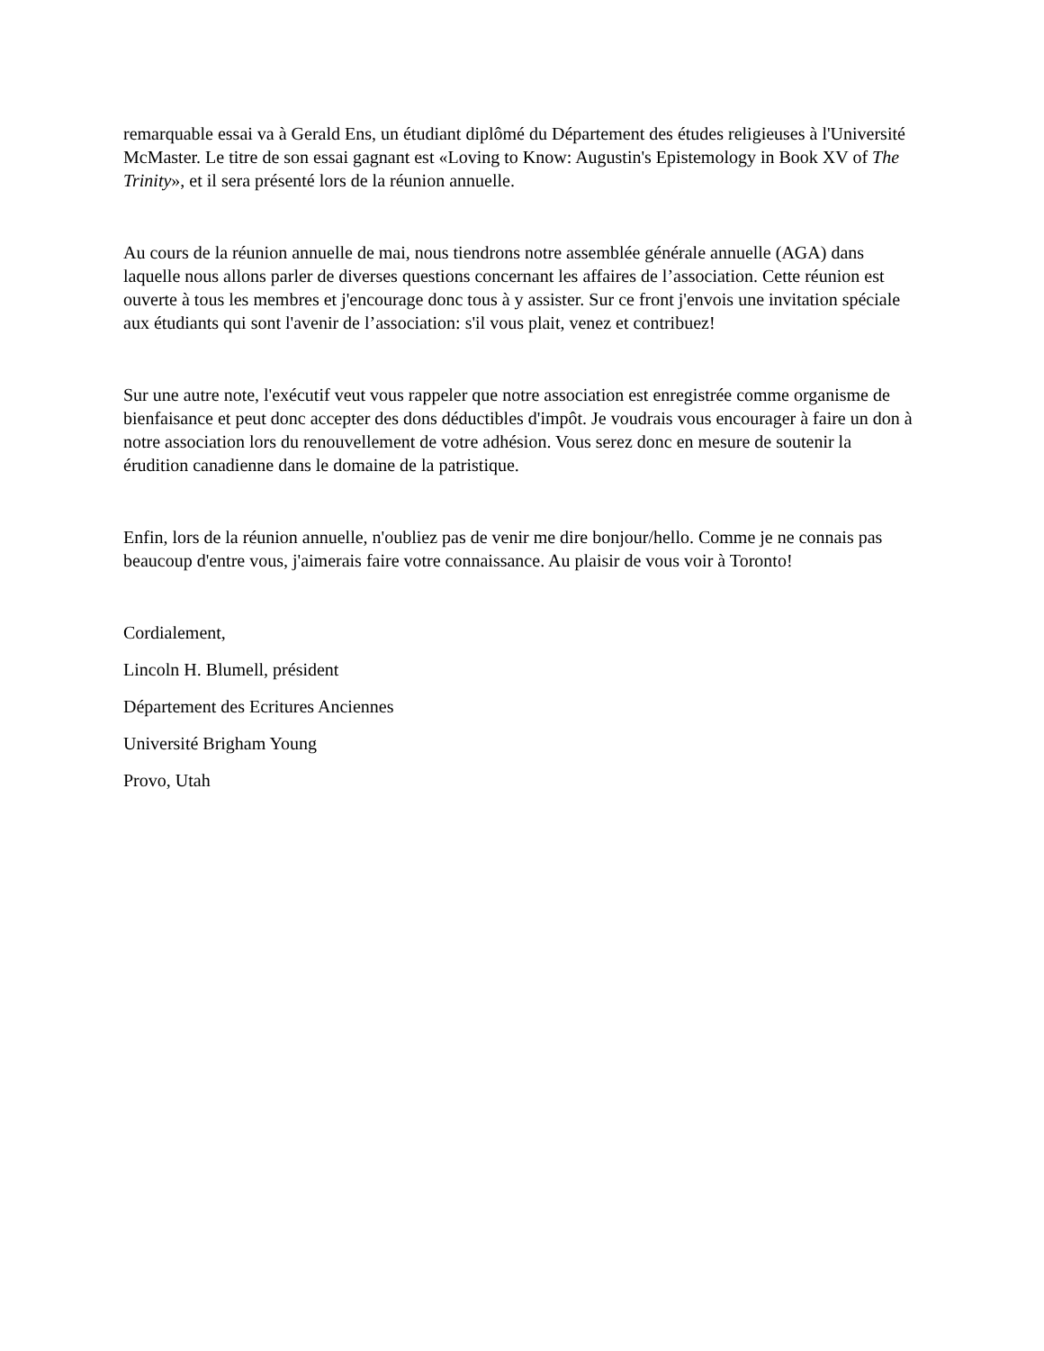remarquable essai va à Gerald Ens, un étudiant diplômé du Département des études religieuses à l'Université McMaster. Le titre de son essai gagnant est «Loving to Know: Augustin's Epistemology in Book XV of The Trinity», et il sera présenté lors de la réunion annuelle.
Au cours de la réunion annuelle de mai, nous tiendrons notre assemblée générale annuelle (AGA) dans laquelle nous allons parler de diverses questions concernant les affaires de l’association. Cette réunion est ouverte à tous les membres et j'encourage donc tous à y assister. Sur ce front j'envois une invitation spéciale aux étudiants qui sont l'avenir de l’association: s'il vous plait, venez et contribuez!
Sur une autre note, l'exécutif veut vous rappeler que notre association est enregistrée comme organisme de bienfaisance et peut donc accepter des dons déductibles d'impôt. Je voudrais vous encourager à faire un don à notre association lors du renouvellement de votre adhésion. Vous serez donc en mesure de soutenir la érudition canadienne dans le domaine de la patristique.
Enfin, lors de la réunion annuelle, n'oubliez pas de venir me dire bonjour/hello. Comme je ne connais pas beaucoup d'entre vous, j'aimerais faire votre connaissance. Au plaisir de vous voir à Toronto!
Cordialement,
Lincoln H. Blumell, président
Département des Ecritures Anciennes
Université Brigham Young
Provo, Utah